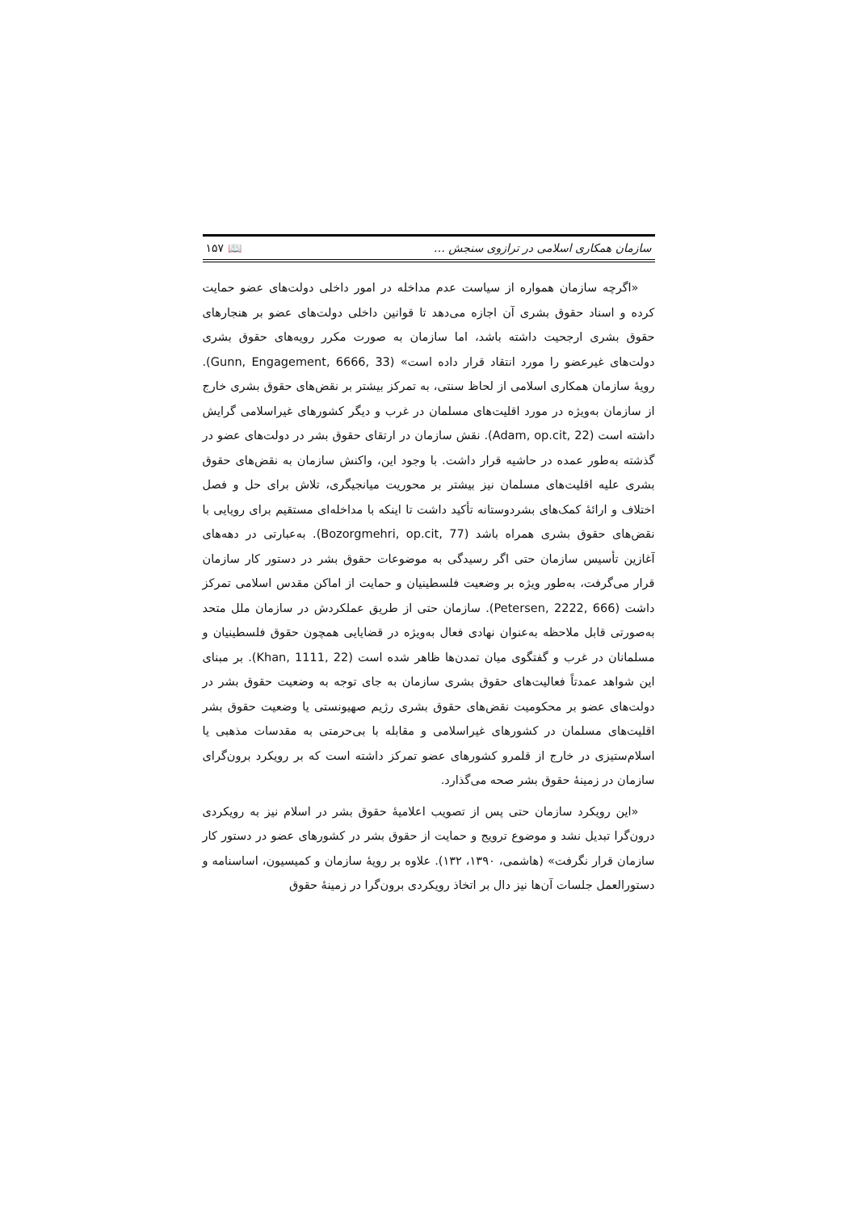سازمان همکاری اسلامی در ترازوی سنجش … 📖 ۱۵۷
«اگرچه سازمان همواره از سیاست عدم مداخله در امور داخلی دولت‌های عضو حمایت کرده و اسناد حقوق بشری آن اجازه می‌دهد تا قوانین داخلی دولت‌های عضو بر هنجارهای حقوق بشری ارجحیت داشته باشد، اما سازمان به صورت مکرر رویه‌های حقوق بشری دولت‌های غیرعضو را مورد انتقاد قرار داده است» (Gunn, Engagement, 6666, 33). رویهٔ سازمان همکاری اسلامی از لحاظ سنتی، به تمرکز بیشتر بر نقض‌های حقوق بشری خارج از سازمان به‌ویژه در مورد اقلیت‌های مسلمان در غرب و دیگر کشورهای غیراسلامی گرایش داشته است (Adam, op.cit, 22). نقش سازمان در ارتقای حقوق بشر در دولت‌های عضو در گذشته به‌طور عمده در حاشیه قرار داشت. با وجود این، واکنش سازمان به نقض‌های حقوق بشری علیه اقلیت‌های مسلمان نیز بیشتر بر محوریت میانجیگری، تلاش برای حل و فصل اختلاف و ارائهٔ کمک‌های بشردوستانه تأکید داشت تا اینکه با مداخله‌ای مستقیم برای رویایی با نقض‌های حقوق بشری همراه باشد (Bozorgmehri, op.cit, 77). به‌عبارتی در دهه‌های آغازین تأسیس سازمان حتی اگر رسیدگی به موضوعات حقوق بشر در دستور کار سازمان قرار می‌گرفت، به‌طور ویژه بر وضعیت فلسطینیان و حمایت از اماکن مقدس اسلامی تمرکز داشت (Petersen, 2222, 666). سازمان حتی از طریق عملکردش در سازمان ملل متحد به‌صورتی قابل ملاحظه به‌عنوان نهادی فعال به‌ویژه در قضایایی همچون حقوق فلسطینیان و مسلمانان در غرب و گفتگوی میان تمدن‌ها ظاهر شده است (Khan, 1111, 22). بر مبنای این شواهد عمدتاً فعالیت‌های حقوق بشری سازمان به جای توجه به وضعیت حقوق بشر در دولت‌های عضو بر محکومیت نقض‌های حقوق بشری رژیم صهیونستی یا وضعیت حقوق بشر اقلیت‌های مسلمان در کشورهای غیراسلامی و مقابله با بی‌حرمتی به مقدسات مذهبی یا اسلام‌ستیزی در خارج از قلمرو کشورهای عضو تمرکز داشته است که بر رویکرد برون‌گرای سازمان در زمینهٔ حقوق بشر صحه می‌گذارد.
«این رویکرد سازمان حتی پس از تصویب اعلامیهٔ حقوق بشر در اسلام نیز به رویکردی درون‌گرا تبدیل نشد و موضوع ترویج و حمایت از حقوق بشر در کشورهای عضو در دستور کار سازمان قرار نگرفت» (هاشمی، ۱۳۹۰، ۱۳۲). علاوه بر رویهٔ سازمان و کمیسیون، اساسنامه و دستورالعمل جلسات آن‌ها نیز دال بر اتخاذ رویکردی برون‌گرا در زمینهٔ حقوق